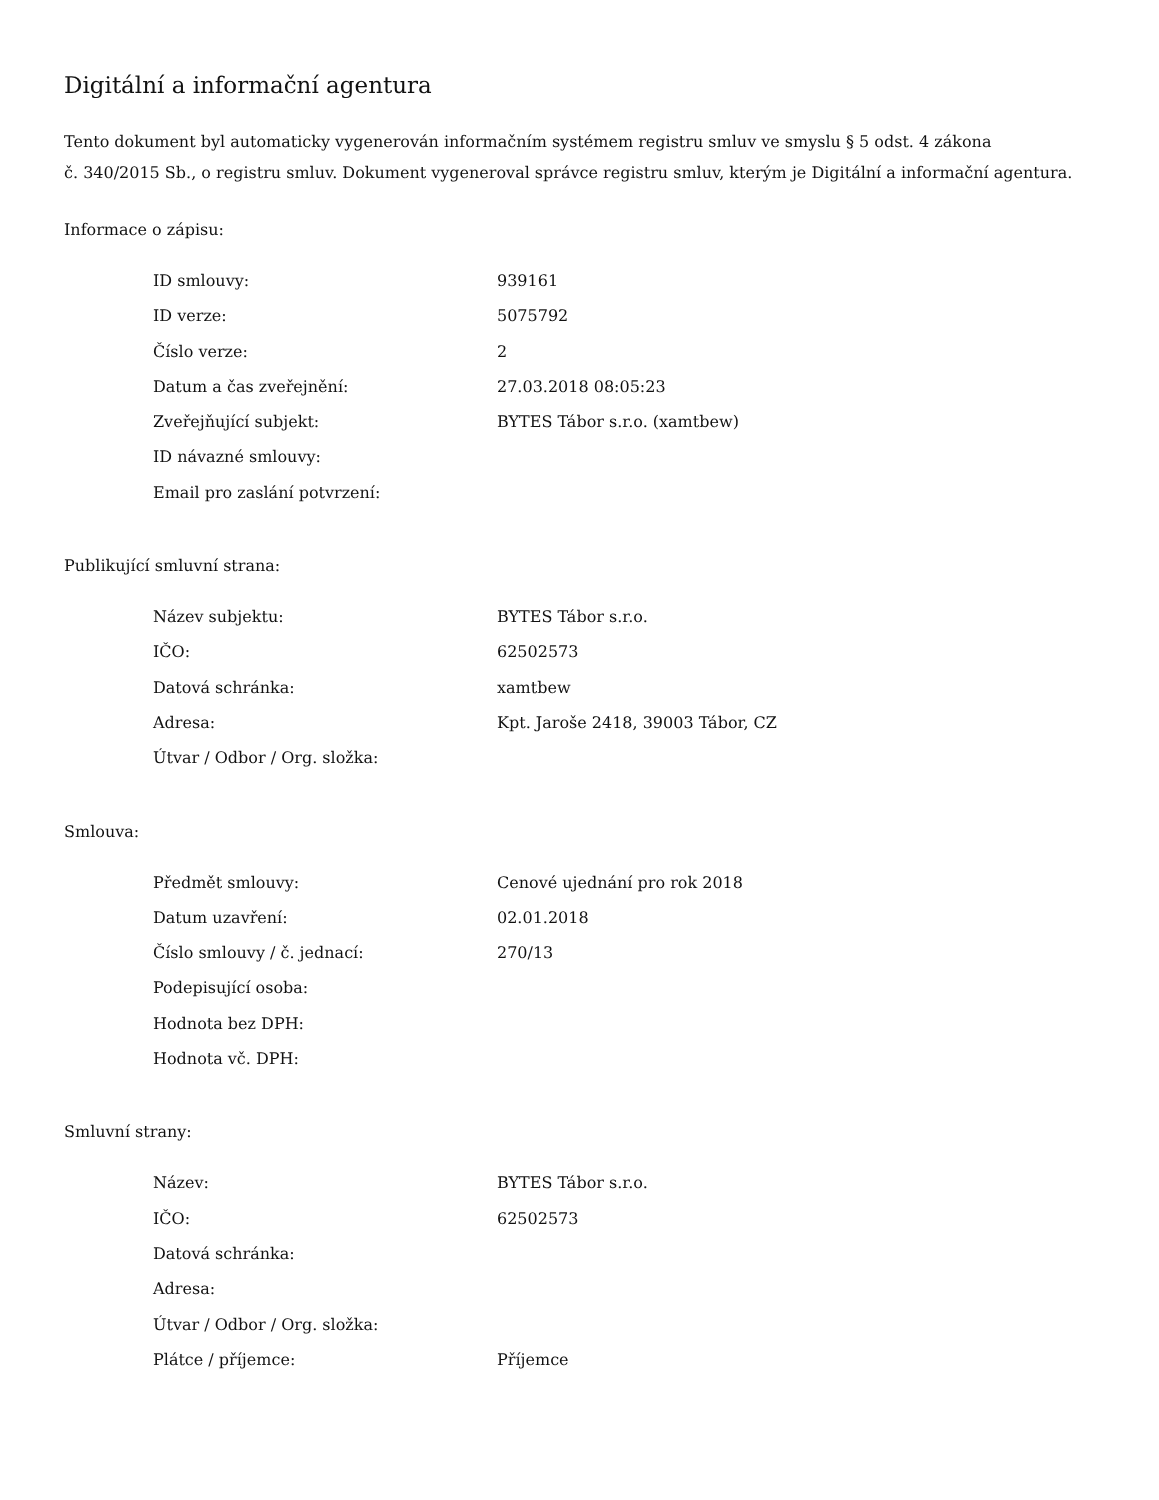Digitální a informační agentura
Tento dokument byl automaticky vygenerován informačním systémem registru smluv ve smyslu § 5 odst. 4 zákona
č. 340/2015 Sb., o registru smluv. Dokument vygeneroval správce registru smluv, kterým je Digitální a informační agentura.
Informace o zápisu:
| ID smlouvy: | 939161 |
| ID verze: | 5075792 |
| Číslo verze: | 2 |
| Datum a čas zveřejnění: | 27.03.2018 08:05:23 |
| Zveřejňující subjekt: | BYTES Tábor s.r.o. (xamtbew) |
| ID návazné smlouvy: | |
| Email pro zaslání potvrzení: | |
Publikující smluvní strana:
| Název subjektu: | BYTES Tábor s.r.o. |
| IČO: | 62502573 |
| Datová schránka: | xamtbew |
| Adresa: | Kpt. Jaroše 2418, 39003 Tábor, CZ |
| Útvar / Odbor / Org. složka: | |
Smlouva:
| Předmět smlouvy: | Cenové ujednání pro rok 2018 |
| Datum uzavření: | 02.01.2018 |
| Číslo smlouvy / č. jednací: | 270/13 |
| Podepisující osoba: | |
| Hodnota bez DPH: | |
| Hodnota vč. DPH: | |
Smluvní strany:
| Název: | BYTES Tábor s.r.o. |
| IČO: | 62502573 |
| Datová schránka: | |
| Adresa: | |
| Útvar / Odbor / Org. složka: | |
| Plátce / příjemce: | Příjemce |